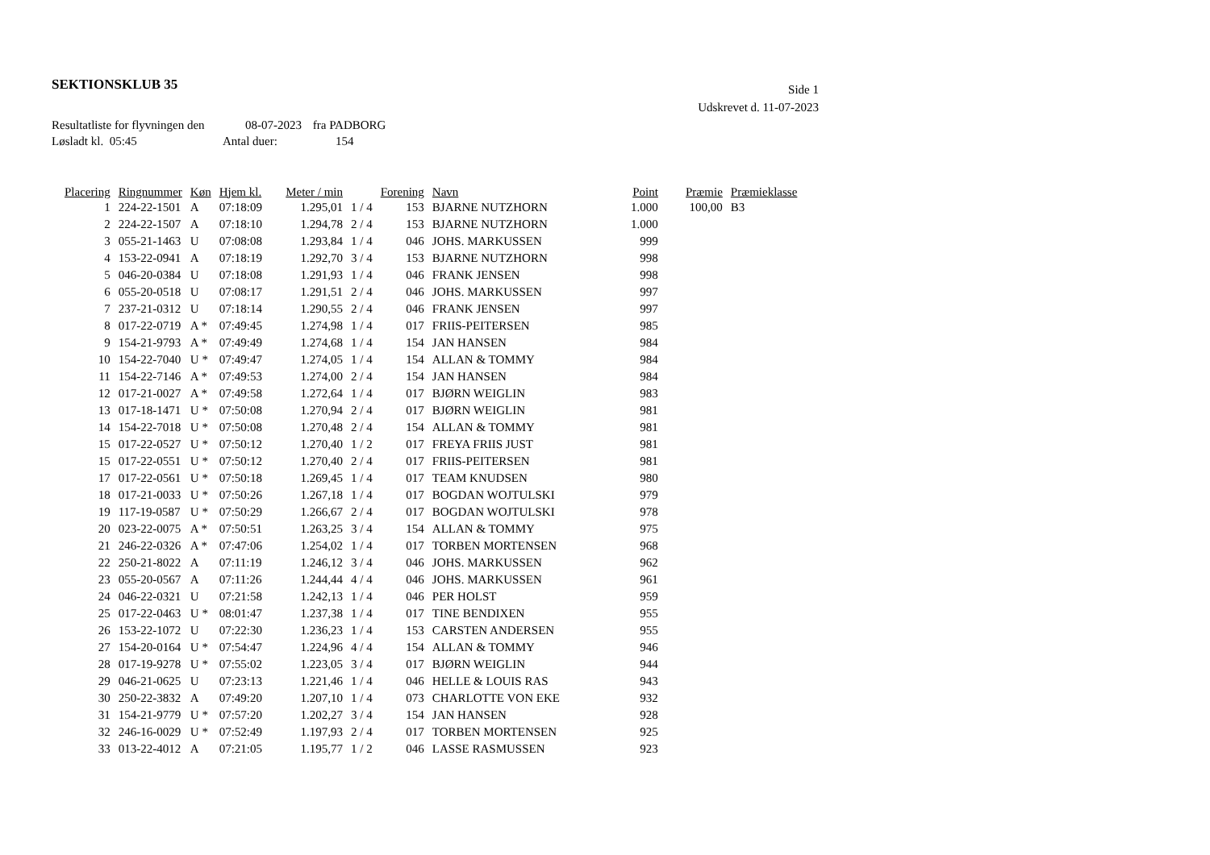SEKTIONSKLUB 35
Side 1
Udskrevet d. 11-07-2023
Resultatliste for flyvningen den 08-07-2023 fra PADBORG
Løsladt kl. 05:45 Antal duer: 154
| Placering | Ringnummer | Køn | Hjem kl. | Meter / min | | Forening | Navn | Point | Præmie | Præmieklasse |
| --- | --- | --- | --- | --- | --- | --- | --- | --- | --- | --- |
| 1 | 224-22-1501 | A | 07:18:09 | 1.295,01 | 1 / 4 | 153 | BJARNE NUTZHORN | 1.000 | 100,00 | B3 |
| 2 | 224-22-1507 | A | 07:18:10 | 1.294,78 | 2 / 4 | 153 | BJARNE NUTZHORN | 1.000 | | |
| 3 | 055-21-1463 | U | 07:08:08 | 1.293,84 | 1 / 4 | 046 | JOHS. MARKUSSEN | 999 | | |
| 4 | 153-22-0941 | A | 07:18:19 | 1.292,70 | 3 / 4 | 153 | BJARNE NUTZHORN | 998 | | |
| 5 | 046-20-0384 | U | 07:18:08 | 1.291,93 | 1 / 4 | 046 | FRANK JENSEN | 998 | | |
| 6 | 055-20-0518 | U | 07:08:17 | 1.291,51 | 2 / 4 | 046 | JOHS. MARKUSSEN | 997 | | |
| 7 | 237-21-0312 | U | 07:18:14 | 1.290,55 | 2 / 4 | 046 | FRANK JENSEN | 997 | | |
| 8 | 017-22-0719 | A * | 07:49:45 | 1.274,98 | 1 / 4 | 017 | FRIIS-PEITERSEN | 985 | | |
| 9 | 154-21-9793 | A * | 07:49:49 | 1.274,68 | 1 / 4 | 154 | JAN HANSEN | 984 | | |
| 10 | 154-22-7040 | U * | 07:49:47 | 1.274,05 | 1 / 4 | 154 | ALLAN & TOMMY | 984 | | |
| 11 | 154-22-7146 | A * | 07:49:53 | 1.274,00 | 2 / 4 | 154 | JAN HANSEN | 984 | | |
| 12 | 017-21-0027 | A * | 07:49:58 | 1.272,64 | 1 / 4 | 017 | BJØRN WEIGLIN | 983 | | |
| 13 | 017-18-1471 | U * | 07:50:08 | 1.270,94 | 2 / 4 | 017 | BJØRN WEIGLIN | 981 | | |
| 14 | 154-22-7018 | U * | 07:50:08 | 1.270,48 | 2 / 4 | 154 | ALLAN & TOMMY | 981 | | |
| 15 | 017-22-0527 | U * | 07:50:12 | 1.270,40 | 1 / 2 | 017 | FREYA FRIIS JUST | 981 | | |
| 15 | 017-22-0551 | U * | 07:50:12 | 1.270,40 | 2 / 4 | 017 | FRIIS-PEITERSEN | 981 | | |
| 17 | 017-22-0561 | U * | 07:50:18 | 1.269,45 | 1 / 4 | 017 | TEAM KNUDSEN | 980 | | |
| 18 | 017-21-0033 | U * | 07:50:26 | 1.267,18 | 1 / 4 | 017 | BOGDAN WOJTULSKI | 979 | | |
| 19 | 117-19-0587 | U * | 07:50:29 | 1.266,67 | 2 / 4 | 017 | BOGDAN WOJTULSKI | 978 | | |
| 20 | 023-22-0075 | A * | 07:50:51 | 1.263,25 | 3 / 4 | 154 | ALLAN & TOMMY | 975 | | |
| 21 | 246-22-0326 | A * | 07:47:06 | 1.254,02 | 1 / 4 | 017 | TORBEN MORTENSEN | 968 | | |
| 22 | 250-21-8022 | A | 07:11:19 | 1.246,12 | 3 / 4 | 046 | JOHS. MARKUSSEN | 962 | | |
| 23 | 055-20-0567 | A | 07:11:26 | 1.244,44 | 4 / 4 | 046 | JOHS. MARKUSSEN | 961 | | |
| 24 | 046-22-0321 | U | 07:21:58 | 1.242,13 | 1 / 4 | 046 | PER HOLST | 959 | | |
| 25 | 017-22-0463 | U * | 08:01:47 | 1.237,38 | 1 / 4 | 017 | TINE BENDIXEN | 955 | | |
| 26 | 153-22-1072 | U | 07:22:30 | 1.236,23 | 1 / 4 | 153 | CARSTEN ANDERSEN | 955 | | |
| 27 | 154-20-0164 | U * | 07:54:47 | 1.224,96 | 4 / 4 | 154 | ALLAN & TOMMY | 946 | | |
| 28 | 017-19-9278 | U * | 07:55:02 | 1.223,05 | 3 / 4 | 017 | BJØRN WEIGLIN | 944 | | |
| 29 | 046-21-0625 | U | 07:23:13 | 1.221,46 | 1 / 4 | 046 | HELLE & LOUIS RAS | 943 | | |
| 30 | 250-22-3832 | A | 07:49:20 | 1.207,10 | 1 / 4 | 073 | CHARLOTTE VON EKE | 932 | | |
| 31 | 154-21-9779 | U * | 07:57:20 | 1.202,27 | 3 / 4 | 154 | JAN HANSEN | 928 | | |
| 32 | 246-16-0029 | U * | 07:52:49 | 1.197,93 | 2 / 4 | 017 | TORBEN MORTENSEN | 925 | | |
| 33 | 013-22-4012 | A | 07:21:05 | 1.195,77 | 1 / 2 | 046 | LASSE RASMUSSEN | 923 | | |